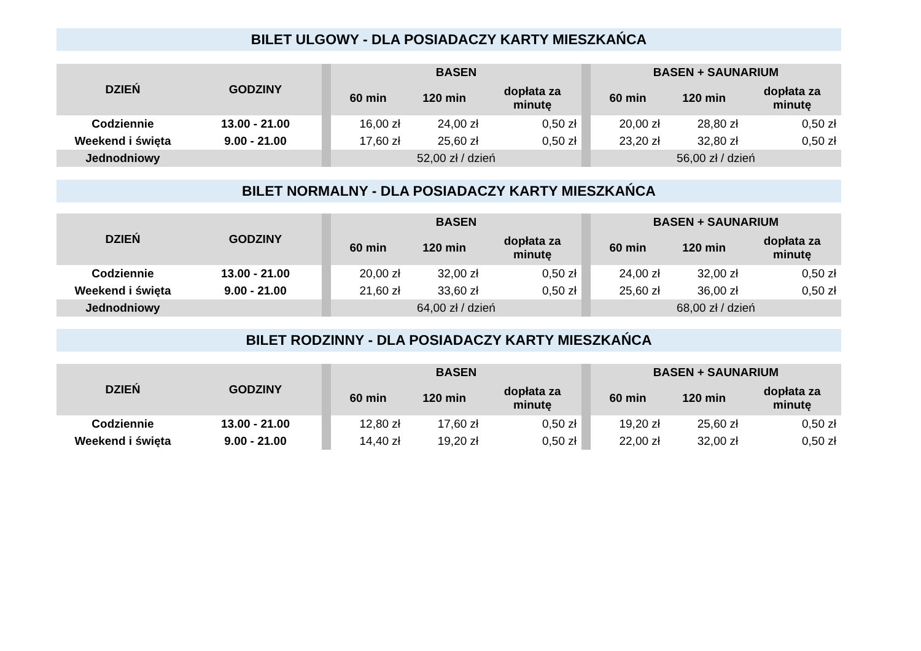BILET ULGOWY - DLA POSIADACZY KARTY MIESZKAŃCA
| DZIEŃ | GODZINY | | BASEN | | | | BASEN + SAUNARIUM | | |
| --- | --- | --- | --- | --- | --- | --- | --- | --- | --- |
| | | | 60 min | 120 min | dopłata za minutę | | 60 min | 120 min | dopłata za minutę |
| Codziennie | 13.00 - 21.00 | | 16,00 zł | 24,00 zł | 0,50 zł | | 20,00 zł | 28,80 zł | 0,50 zł |
| Weekend i święta | 9.00 - 21.00 | | 17,60 zł | 25,60 zł | 0,50 zł | | 23,20 zł | 32,80 zł | 0,50 zł |
| Jednodniowy | | | 52,00 zł / dzień | | | | 56,00 zł / dzień | | |
BILET NORMALNY - DLA POSIADACZY KARTY MIESZKAŃCA
| DZIEŃ | GODZINY | | BASEN | | | | BASEN + SAUNARIUM | | |
| --- | --- | --- | --- | --- | --- | --- | --- | --- | --- |
| | | | 60 min | 120 min | dopłata za minutę | | 60 min | 120 min | dopłata za minutę |
| Codziennie | 13.00 - 21.00 | | 20,00 zł | 32,00 zł | 0,50 zł | | 24,00 zł | 32,00 zł | 0,50 zł |
| Weekend i święta | 9.00 - 21.00 | | 21,60 zł | 33,60 zł | 0,50 zł | | 25,60 zł | 36,00 zł | 0,50 zł |
| Jednodniowy | | | 64,00 zł / dzień | | | | 68,00 zł / dzień | | |
BILET RODZINNY - DLA POSIADACZY KARTY MIESZKAŃCA
| DZIEŃ | GODZINY | | BASEN | | | | BASEN + SAUNARIUM | | |
| --- | --- | --- | --- | --- | --- | --- | --- | --- | --- |
| | | | 60 min | 120 min | dopłata za minutę | | 60 min | 120 min | dopłata za minutę |
| Codziennie | 13.00 - 21.00 | | 12,80 zł | 17,60 zł | 0,50 zł | | 19,20 zł | 25,60 zł | 0,50 zł |
| Weekend i święta | 9.00 - 21.00 | | 14,40 zł | 19,20 zł | 0,50 zł | | 22,00 zł | 32,00 zł | 0,50 zł |